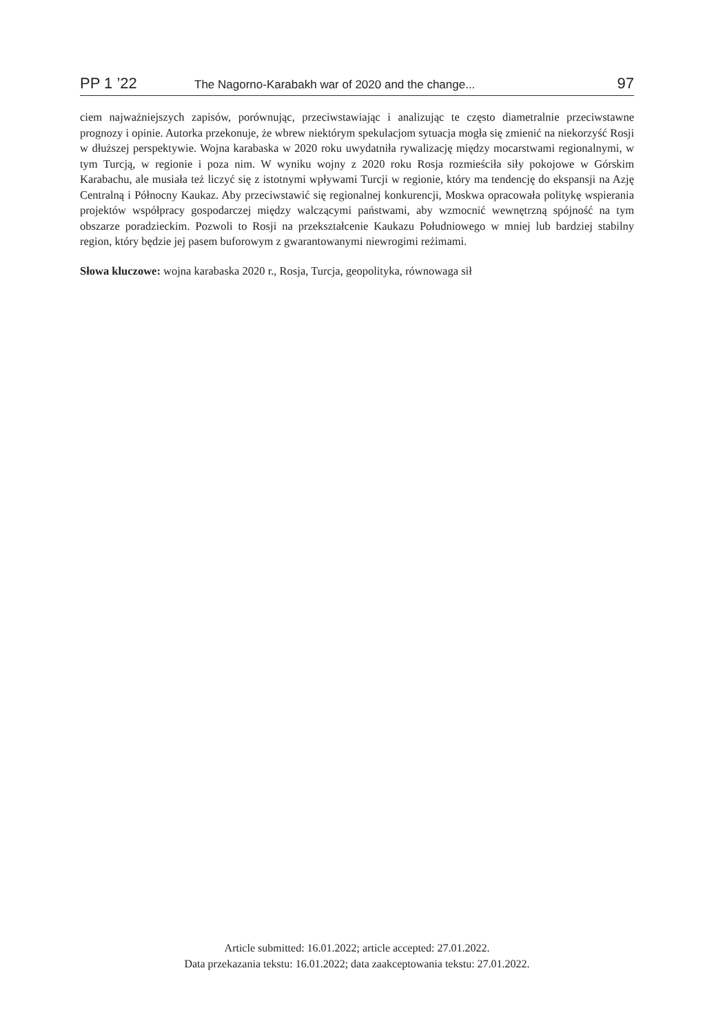PP 1 ’22 The Nagorno-Karabakh war of 2020 and the change... 97
ciem najważniejszych zapisów, porównując, przeciwstawiając i analizując te często diametralnie przeciwstawne prognozy i opinie. Autorka przekonuje, że wbrew niektórym spekulacjom sytuacja mogła się zmienić na niekorzyść Rosji w dłuższej perspektywie. Wojna karabaska w 2020 roku uwydatniła rywalizację między mocarstwami regionalnymi, w tym Turcją, w regionie i poza nim. W wyniku wojny z 2020 roku Rosja rozmieściła siły pokojowe w Górskim Karabachu, ale musiała też liczyć się z istotnymi wpływami Turcji w regionie, który ma tendencję do ekspansji na Azję Centralną i Północny Kaukaz. Aby przeciwstawić się regionalnej konkurencji, Moskwa opracowała politykę wspierania projektów współpracy gospodarczej między walczącymi państwami, aby wzmocnić wewnętrzną spójność na tym obszarze poradzieckim. Pozwoli to Rosji na przekształcenie Kaukazu Południowego w mniej lub bardziej stabilny region, który będzie jej pasem buforowym z gwarantowanymi niewrogimi reżimami.
Słowa kluczowe: wojna karabaska 2020 r., Rosja, Turcja, geopolityka, równowaga sił
Article submitted: 16.01.2022; article accepted: 27.01.2022.
Data przekazania tekstu: 16.01.2022; data zaakceptowania tekstu: 27.01.2022.